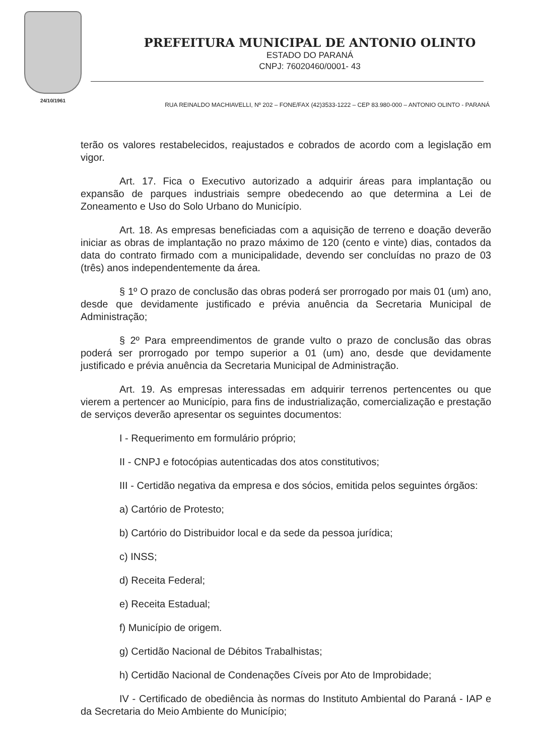24/10/1961
PREFEITURA MUNICIPAL DE ANTONIO OLINTO
ESTADO DO PARANÁ
CNPJ: 76020460/0001- 43
RUA REINALDO MACHIAVELLI, Nº 202 – FONE/FAX (42)3533-1222 – CEP 83.980-000 – ANTONIO OLINTO - PARANÁ
terão os valores restabelecidos, reajustados e cobrados de acordo com a legislação em vigor.
Art. 17. Fica o Executivo autorizado a adquirir áreas para implantação ou expansão de parques industriais sempre obedecendo ao que determina a Lei de Zoneamento e Uso do Solo Urbano do Município.
Art. 18. As empresas beneficiadas com a aquisição de terreno e doação deverão iniciar as obras de implantação no prazo máximo de 120 (cento e vinte) dias, contados da data do contrato firmado com a municipalidade, devendo ser concluídas no prazo de 03 (três) anos independentemente da área.
§ 1º O prazo de conclusão das obras poderá ser prorrogado por mais 01 (um) ano, desde que devidamente justificado e prévia anuência da Secretaria Municipal de Administração;
§ 2º Para empreendimentos de grande vulto o prazo de conclusão das obras poderá ser prorrogado por tempo superior a 01 (um) ano, desde que devidamente justificado e prévia anuência da Secretaria Municipal de Administração.
Art. 19. As empresas interessadas em adquirir terrenos pertencentes ou que vierem a pertencer ao Município, para fins de industrialização, comercialização e prestação de serviços deverão apresentar os seguintes documentos:
I - Requerimento em formulário próprio;
II - CNPJ e fotocópias autenticadas dos atos constitutivos;
III - Certidão negativa da empresa e dos sócios, emitida pelos seguintes órgãos:
a) Cartório de Protesto;
b) Cartório do Distribuidor local e da sede da pessoa jurídica;
c) INSS;
d) Receita Federal;
e) Receita Estadual;
f) Município de origem.
g) Certidão Nacional de Débitos Trabalhistas;
h) Certidão Nacional de Condenações Cíveis por Ato de Improbidade;
IV - Certificado de obediência às normas do Instituto Ambiental do Paraná - IAP e da Secretaria do Meio Ambiente do Município;